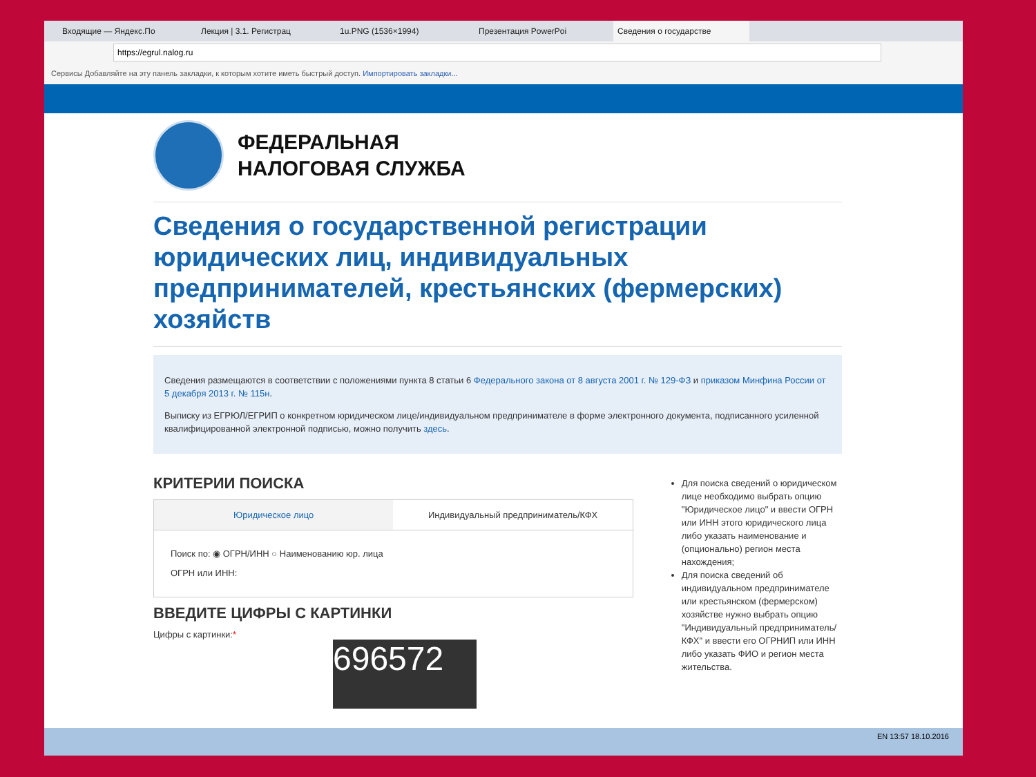Входящие — Яндекс.По Лекция | 3.1. Регистрац 1u.PNG (1536×1994) Презентация PowerPoi Сведения о государстве
https://egrul.nalog.ru
Сервисы Добавляйте на эту панель закладки, к которым хотите иметь быстрый доступ. Импортировать закладки...
ФЕДЕРАЛЬНАЯ
НАЛОГОВАЯ СЛУЖБА
Сведения о государственной регистрации юридических лиц, индивидуальных предпринимателей, крестьянских (фермерских) хозяйств
Сведения размещаются в соответствии с положениями пункта 8 статьи 6 Федерального закона от 8 августа 2001 г. № 129-ФЗ и приказом Минфина России от 5 декабря 2013 г. № 115н.
Выписку из ЕГРЮЛ/ЕГРИП о конкретном юридическом лице/индивидуальном предпринимателе в форме электронного документа, подписанного усиленной квалифицированной электронной подписью, можно получить здесь.
КРИТЕРИИ ПОИСКА
Юридическое лицо Индивидуальный предприниматель/КФХ
Поиск по: ◉ ОГРН/ИНН ○ Наименованию юр. лица
ОГРН или ИНН:
ВВЕДИТЕ ЦИФРЫ С КАРТИНКИ
Цифры с картинки:*
696572
Для поиска сведений о юридическом лице необходимо выбрать опцию "Юридическое лицо" и ввести ОГРН или ИНН этого юридического лица либо указать наименование и (опционально) регион места нахождения;
Для поиска сведений об индивидуальном предпринимателе или крестьянском (фермерском) хозяйстве нужно выбрать опцию "Индивидуальный предприниматель/КФХ" и ввести его ОГРНИП или ИНН либо указать ФИО и регион места жительства.
EN 13:57 18.10.2016